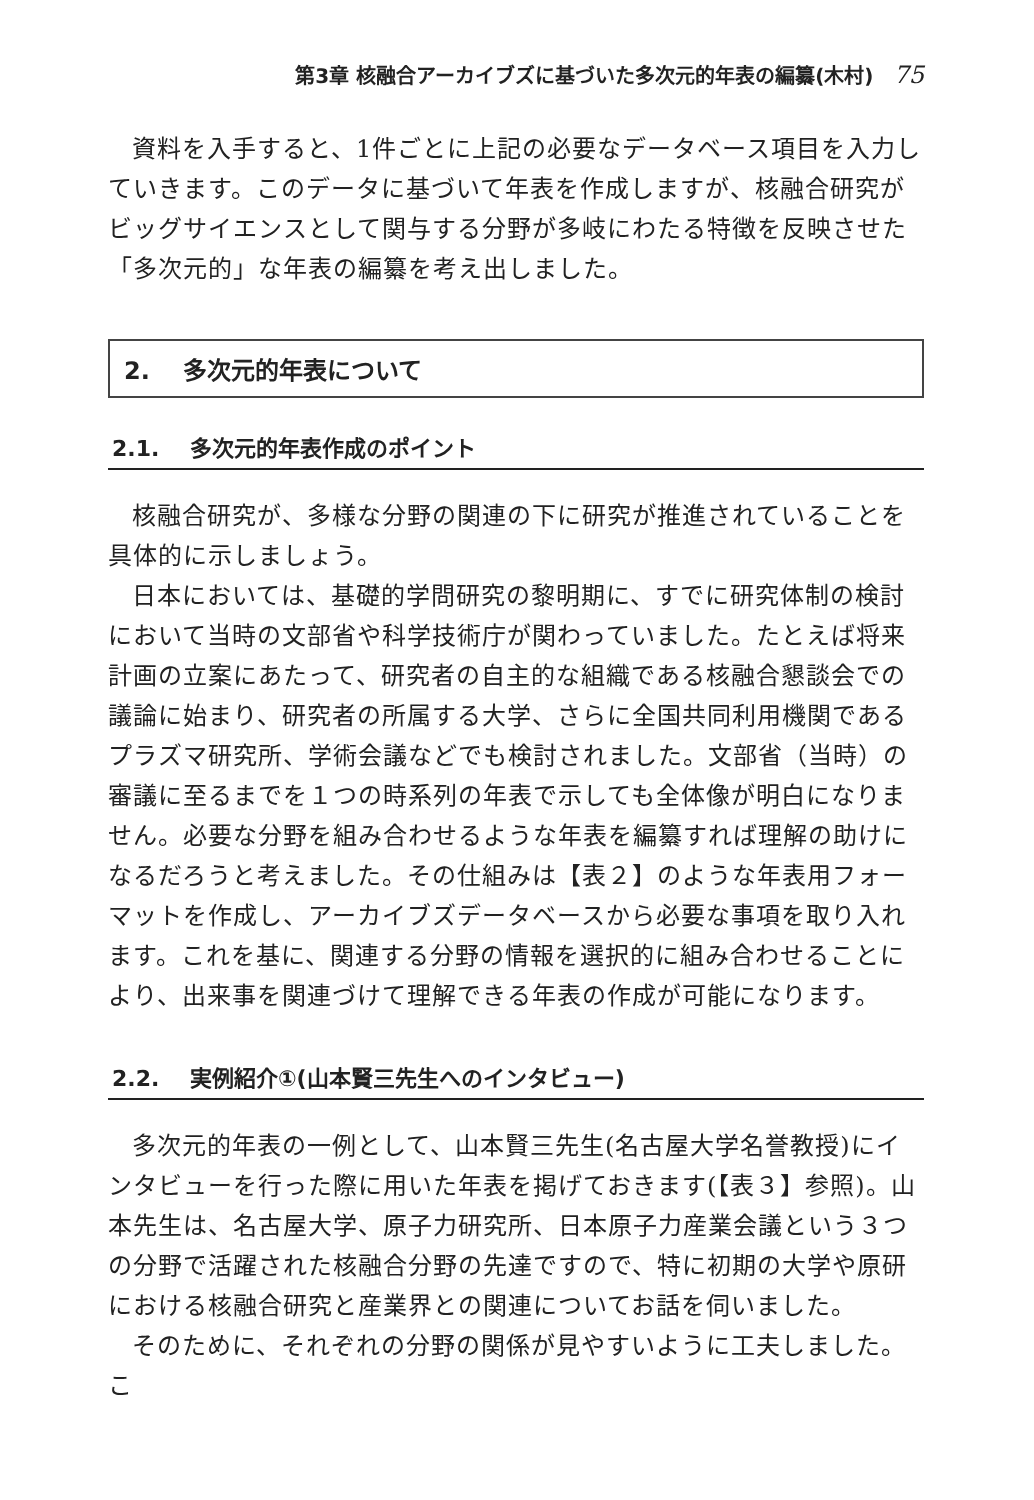第3章 核融合アーカイブズに基づいた多次元的年表の編纂(木村) 75
資料を入手すると、1件ごとに上記の必要なデータベース項目を入力していきます。このデータに基づいて年表を作成しますが、核融合研究がビッグサイエンスとして関与する分野が多岐にわたる特徴を反映させた「多次元的」な年表の編纂を考え出しました。
2. 多次元的年表について
2.1. 多次元的年表作成のポイント
核融合研究が、多様な分野の関連の下に研究が推進されていることを具体的に示しましょう。
日本においては、基礎的学問研究の黎明期に、すでに研究体制の検討において当時の文部省や科学技術庁が関わっていました。たとえば将来計画の立案にあたって、研究者の自主的な組織である核融合懇談会での議論に始まり、研究者の所属する大学、さらに全国共同利用機関であるプラズマ研究所、学術会議などでも検討されました。文部省（当時）の審議に至るまでを１つの時系列の年表で示しても全体像が明白になりません。必要な分野を組み合わせるような年表を編纂すれば理解の助けになるだろうと考えました。その仕組みは【表２】のような年表用フォーマットを作成し、アーカイブズデータベースから必要な事項を取り入れます。これを基に、関連する分野の情報を選択的に組み合わせることにより、出来事を関連づけて理解できる年表の作成が可能になります。
2.2. 実例紹介①(山本賢三先生へのインタビュー)
多次元的年表の一例として、山本賢三先生(名古屋大学名誉教授)にインタビューを行った際に用いた年表を掲げておきます(【表３】参照)。山本先生は、名古屋大学、原子力研究所、日本原子力産業会議という３つの分野で活躍された核融合分野の先達ですので、特に初期の大学や原研における核融合研究と産業界との関連についてお話を伺いました。
そのために、それぞれの分野の関係が見やすいように工夫しました。こ